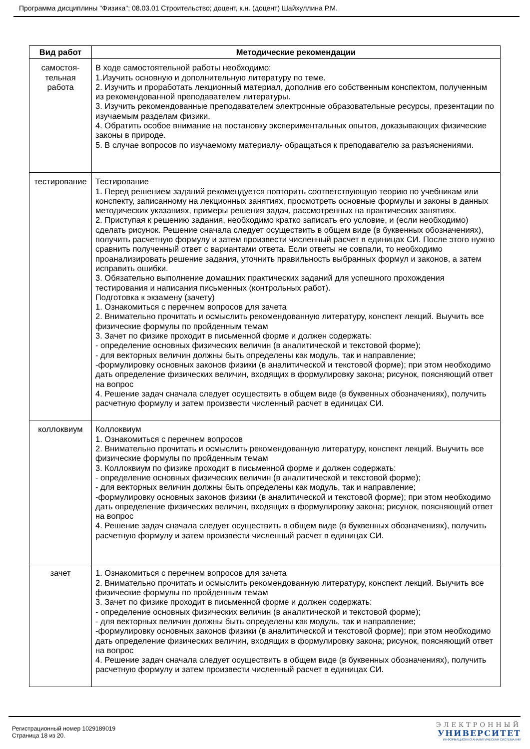Программа дисциплины "Физика"; 08.03.01 Строительство; доцент, к.н. (доцент) Шайхуллина Р.М.
| Вид работ | Методические рекомендации |
| --- | --- |
| самостоя- тельная работа | В ходе самостоятельной работы необходимо: 1.Изучить основную и дополнительную литературу по теме. 2. Изучить и проработать лекционный материал, дополнив его собственным конспектом, полученным из рекомендованной преподавателем литературы. 3. Изучить рекомендованные преподавателем электронные образовательные ресурсы, презентации по изучаемым разделам физики. 4. Обратить особое внимание на постановку экспериментальных опытов, доказывающих физические законы в природе. 5. В случае вопросов по изучаемому материалу- обращаться к преподавателю за разъяснениями. |
| тестирование | Тестирование 1. Перед решением заданий рекомендуется повторить соответствующую теорию по учебникам или конспекту, записанному на лекционных занятиях, просмотреть основные формулы и законы в данных методических указаниях, примеры решения задач, рассмотренных на практических занятиях. 2. Приступая к решению задания, необходимо кратко записать его условие, и (если необходимо) сделать рисунок. Решение сначала следует осуществить в общем виде (в буквенных обозначениях), получить расчетную формулу и затем произвести численный расчет в единицах СИ. После этого нужно сравнить полученный ответ с вариантами ответа. Если ответы не совпали, то необходимо проанализировать решение задания, уточнить правильность выбранных формул и законов, а затем исправить ошибки. 3. Обязательно выполнение домашних практических заданий для успешного прохождения тестирования и написания письменных (контрольных работ). Подготовка к экзамену (зачету) 1. Ознакомиться с перечнем вопросов для зачета 2. Внимательно прочитать и осмыслить рекомендованную литературу, конспект лекций. Выучить все физические формулы по пройденным темам 3. Зачет по физике проходит в письменной форме и должен содержать: - определение основных физических величин (в аналитической и текстовой форме); - для векторных величин должны быть определены как модуль, так и направление; -формулировку основных законов физики (в аналитической и текстовой форме); при этом необходимо дать определение физических величин, входящих в формулировку закона; рисунок, поясняющий ответ на вопрос 4. Решение задач сначала следует осуществить в общем виде (в буквенных обозначениях), получить расчетную формулу и затем произвести численный расчет в единицах СИ. |
| коллоквиум | Коллоквиум 1. Ознакомиться с перечнем вопросов 2. Внимательно прочитать и осмыслить рекомендованную литературу, конспект лекций. Выучить все физические формулы по пройденным темам 3. Коллоквиум по физике проходит в письменной форме и должен содержать: - определение основных физических величин (в аналитической и текстовой форме); - для векторных величин должны быть определены как модуль, так и направление; -формулировку основных законов физики (в аналитической и текстовой форме); при этом необходимо дать определение физических величин, входящих в формулировку закона; рисунок, поясняющий ответ на вопрос 4. Решение задач сначала следует осуществить в общем виде (в буквенных обозначениях), получить расчетную формулу и затем произвести численный расчет в единицах СИ. |
| зачет | 1. Ознакомиться с перечнем вопросов для зачета 2. Внимательно прочитать и осмыслить рекомендованную литературу, конспект лекций. Выучить все физические формулы по пройденным темам 3. Зачет по физике проходит в письменной форме и должен содержать: - определение основных физических величин (в аналитической и текстовой форме); - для векторных величин должны быть определены как модуль, так и направление; -формулировку основных законов физики (в аналитической и текстовой форме); при этом необходимо дать определение физических величин, входящих в формулировку закона; рисунок, поясняющий ответ на вопрос 4. Решение задач сначала следует осуществить в общем виде (в буквенных обозначениях), получить расчетную формулу и затем произвести численный расчет в единицах СИ. |
Регистрационный номер 1029189019
Страница 18 из 20.
ЭЛЕКТРОННЫЙ
УНИВЕРСИТЕТ
ИНФОРМАЦИОННО АНАЛИТИЧЕСКАЯ СИСТЕМА КФУ